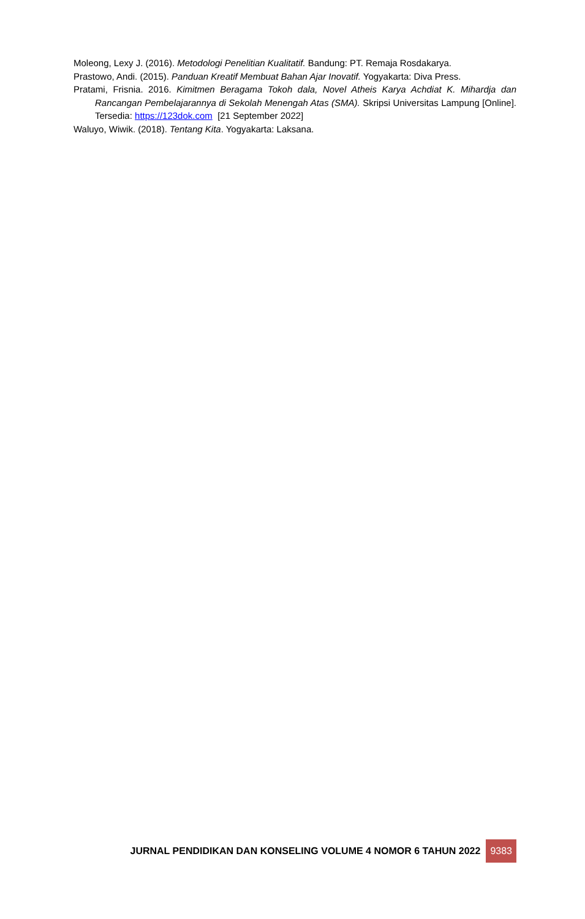Moleong, Lexy J. (2016). Metodologi Penelitian Kualitatif. Bandung: PT. Remaja Rosdakarya.
Prastowo, Andi. (2015). Panduan Kreatif Membuat Bahan Ajar Inovatif. Yogyakarta: Diva Press.
Pratami, Frisnia. 2016. Kimitmen Beragama Tokoh dala, Novel Atheis Karya Achdiat K. Mihardja dan Rancangan Pembelajarannya di Sekolah Menengah Atas (SMA). Skripsi Universitas Lampung [Online]. Tersedia: https://123dok.com [21 September 2022]
Waluyo, Wiwik. (2018). Tentang Kita. Yogyakarta: Laksana.
JURNAL PENDIDIKAN DAN KONSELING VOLUME 4 NOMOR 6 TAHUN 2022 9383